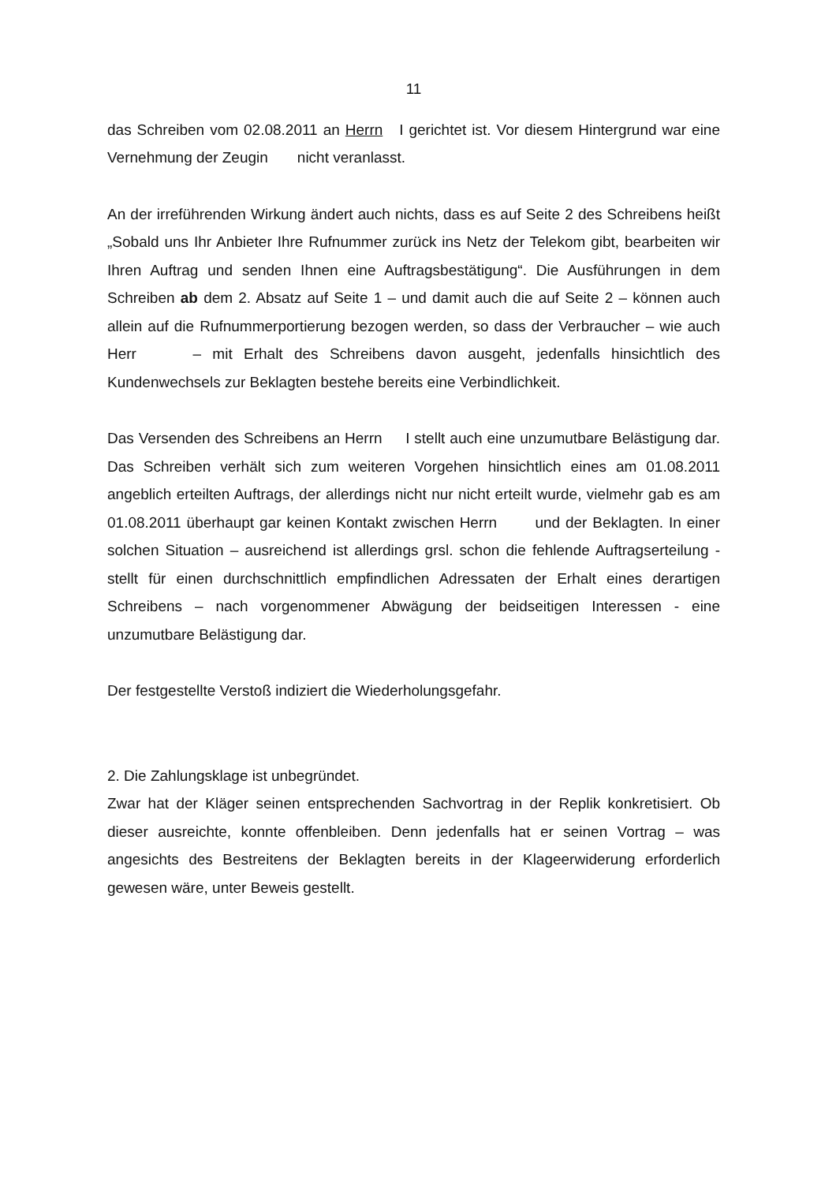11
das Schreiben vom 02.08.2011 an Herrn I gerichtet ist. Vor diesem Hintergrund war eine Vernehmung der Zeugin nicht veranlasst.
An der irreführenden Wirkung ändert auch nichts, dass es auf Seite 2 des Schreibens heißt „Sobald uns Ihr Anbieter Ihre Rufnummer zurück ins Netz der Telekom gibt, bearbeiten wir Ihren Auftrag und senden Ihnen eine Auftragsbestätigung“. Die Ausführungen in dem Schreiben ab dem 2. Absatz auf Seite 1 – und damit auch die auf Seite 2 – können auch allein auf die Rufnummerportierung bezogen werden, so dass der Verbraucher – wie auch Herr – mit Erhalt des Schreibens davon ausgeht, jedenfalls hinsichtlich des Kundenwechsels zur Beklagten bestehe bereits eine Verbindlichkeit.
Das Versenden des Schreibens an Herrn I stellt auch eine unzumutbare Belästigung dar. Das Schreiben verhält sich zum weiteren Vorgehen hinsichtlich eines am 01.08.2011 angeblich erteilten Auftrags, der allerdings nicht nur nicht erteilt wurde, vielmehr gab es am 01.08.2011 überhaupt gar keinen Kontakt zwischen Herrn und der Beklagten. In einer solchen Situation – ausreichend ist allerdings grsl. schon die fehlende Auftragserteilung - stellt für einen durchschnittlich empfindlichen Adressaten der Erhalt eines derartigen Schreibens – nach vorgenommener Abwägung der beidseitigen Interessen - eine unzumutbare Belästigung dar.
Der festgestellte Verstoß indiziert die Wiederholungsgefahr.
2. Die Zahlungsklage ist unbegründet.
Zwar hat der Kläger seinen entsprechenden Sachvortrag in der Replik konkretisiert. Ob dieser ausreichte, konnte offenbleiben. Denn jedenfalls hat er seinen Vortrag – was angesichts des Bestreitens der Beklagten bereits in der Klageerwiderung erforderlich gewesen wäre, unter Beweis gestellt.